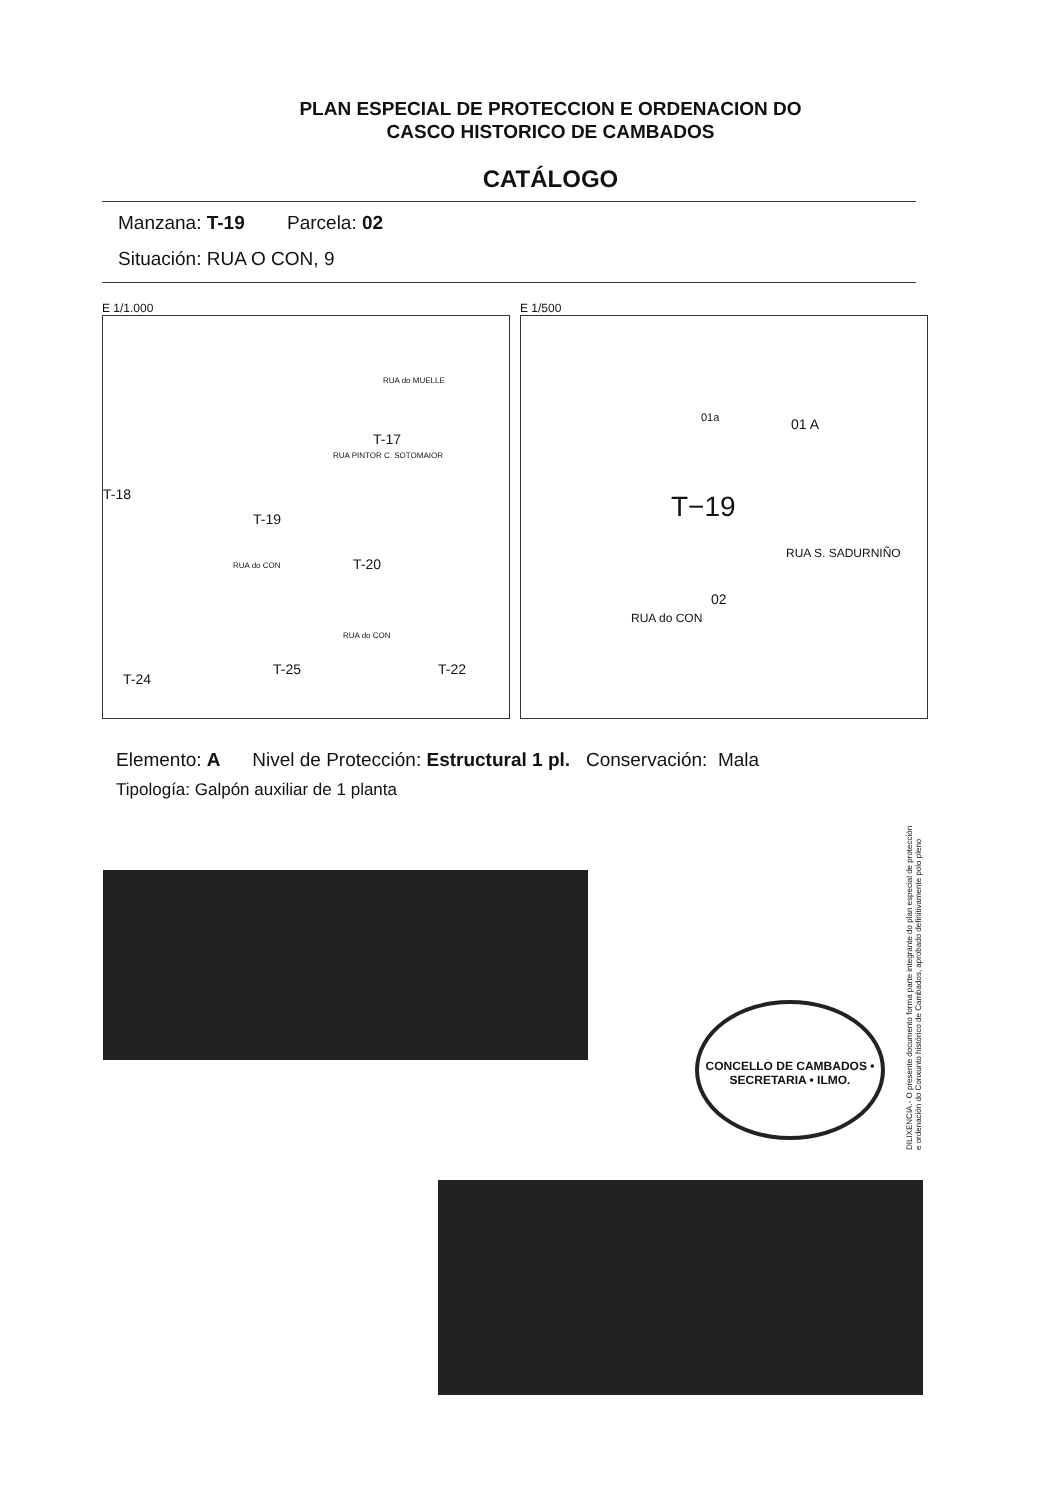PLAN ESPECIAL DE PROTECCION E ORDENACION DO
CASCO HISTORICO DE CAMBADOS
CATÁLOGO
Manzana: T-19 Parcela: 02
Situación: RUA O CON, 9
E 1/1.000
RUA do MUELLE
T-17
RUA PINTOR C. SOTOMAIOR
T-18
T-19
T-20 RUA do CON
RUA do CON
T-24
T-25 T-22
E 1/500
01a 01 A
T−19
02
RUA do CON
RUA S. SADURNIÑO
Elemento: A Nivel de Protección: Estructural 1 pl. Conservación: Mala
Tipología: Galpón auxiliar de 1 planta
CONCELLO DE CAMBADOS • SECRETARIA • ILMO.
DILIXENCIA.- O presente documento forma parte integrante do plan especial de protección e ordenación do Conxunto histórico de Cambados, aprobado definitivamente polo pleno